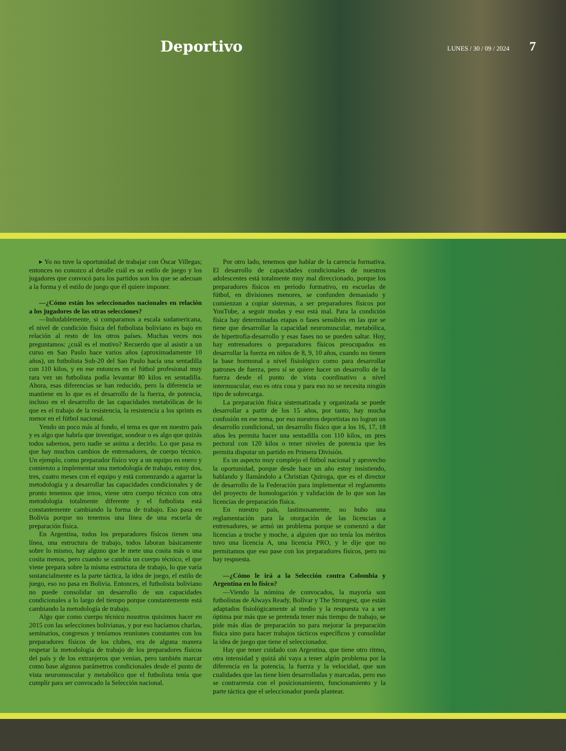Deportivo
LUNES / 30 / 09 / 2024 7
▸ Yo no tuve la oportunidad de trabajar con Óscar Villegas; entonces no conozco al detalle cuál es su estilo de juego y los jugadores que convocó para los partidos son los que se adecuan a la forma y el estilo de juego que él quiere imponer.
—¿Cómo están los seleccionados nacionales en relación a los jugadores de las otras selecciones?
—Indudablemente, si comparamos a escala sudamericana, el nivel de condición física del futbolista boliviano es bajo en relación al resto de los otros países. Muchas veces nos preguntamos: ¿cuál es el motivo? Recuerdo que al asistir a un curso en Sao Paulo hace varios años (aproximadamente 10 años), un futbolista Sub-20 del Sao Paulo hacía una sentadilla con 110 kilos, y en ese entonces en el fútbol profesional muy rara vez un futbolista podía levantar 80 kilos en sentadilla. Ahora, esas diferencias se han reducido, pero la diferencia se mantiene en lo que es el desarrollo de la fuerza, de potencia, incluso en el desarrollo de las capacidades metabólicas de lo que es el trabajo de la resistencia, la resistencia a los sprints es menor en el fútbol nacional.
Yendo un poco más al fondo, el tema es que en nuestro país y es algo que habría que investigar, sondear o es algo que quizás todos sabemos, pero nadie se anima a decirlo. Lo que pasa es que hay muchos cambios de entrenadores, de cuerpo técnico. Un ejemplo, como preparador físico voy a un equipo en enero y comienzo a implementar una metodología de trabajo, estoy dos, tres, cuatro meses con el equipo y está comenzando a agarrar la metodología y a desarrollar las capacidades condicionales y de pronto tenemos que irnos, viene otro cuerpo técnico con otra metodología totalmente diferente y el futbolista está constantemente cambiando la forma de trabajo. Eso pasa en Bolivia porque no tenemos una línea de una escuela de preparación física.
En Argentina, todos los preparadores físicos tienen una línea, una estructura de trabajo, todos laboran básicamente sobre lo mismo, hay alguno que le mete una cosita más o una cosita menos, pero cuando se cambia un cuerpo técnico, el que viene prepara sobre la misma estructura de trabajo, lo que varía sustancialmente es la parte táctica, la idea de juego, el estilo de juego, eso no pasa en Bolivia. Entonces, el futbolista boliviano no puede consolidar un desarrollo de sus capacidades condicionales a lo largo del tiempo porque constantemente está cambiando la metodología de trabajo.
Algo que como cuerpo técnico nosotros quisimos hacer en 2015 con las selecciones bolivianas, y por eso hacíamos charlas, seminarios, congresos y teníamos reuniones constantes con los preparadores físicos de los clubes, era de alguna manera respetar la metodología de trabajo de los preparadores físicos del país y de los extranjeros que venían, pero también marcar como base algunos parámetros condicionales desde el punto de vista neuromuscular y metabólico que el futbolista tenía que cumplir para ser convocado la Selección nacional.
Por otro lado, tenemos que hablar de la carencia formativa. El desarrollo de capacidades condicionales de nuestros adolescentes está totalmente muy mal direccionado, porque los preparadores físicos en periodo formativo, en escuelas de fútbol, en divisiones menores, se confunden demasiado y comienzan a copiar sistemas, a ser preparadores físicos por YouTube, a seguir modas y eso está mal. Para la condición física hay determinadas etapas o fases sensibles en las que se tiene que desarrollar la capacidad neuromuscular, metabólica, de hipertrofia-desarrollo y esas fases no se pueden saltar. Hoy, hay entrenadores o preparadores físicos preocupados en desarrollar la fuerza en niños de 8, 9, 10 años, cuando no tienen la base hormonal a nivel fisiológico como para desarrollar patrones de fuerza, pero sí se quiere hacer un desarrollo de la fuerza desde el punto de vista coordinativo a nivel intermuscular, eso es otra cosa y para eso no se necesita ningún tipo de sobrecarga.
La preparación física sistematizada y organizada se puede desarrollar a partir de los 15 años, por tanto, hay mucha confusión en ese tema, por eso nuestros deportistas no logran un desarrollo condicional, un desarrollo físico que a los 16, 17, 18 años les permita hacer una sentadilla con 110 kilos, un pres pectoral con 120 kilos o tener niveles de potencia que les permita disputar un partido en Primera División.
Es un aspecto muy complejo el fútbol nacional y aprovecho la oportunidad, porque desde hace un año estoy insistiendo, hablando y llamándolo a Christian Quiroga, que es el director de desarrollo de la Federación para implementar el reglamento del proyecto de homologación y validación de lo que son las licencias de preparación física.
En nuestro país, lastimosamente, no hubo una reglamentación para la otorgación de las licencias a entrenadores, se armó un problema porque se comenzó a dar licencias a troche y moche, a alguien que no tenía los méritos tuvo una licencia A, una licencia PRO, y le dije que no permitamos que eso pase con los preparadores físicos, pero no hay respuesta.
—¿Cómo le irá a la Selección contra Colombia y Argentina en lo físico?
—Viendo la nómina de convocados, la mayoría son futbolistas de Always Ready, Bolívar y The Strongest, que están adaptados fisiológicamente al medio y la respuesta va a ser óptima por más que se pretenda tener más tiempo de trabajo, se pide más días de preparación no para mejorar la preparación física sino para hacer trabajos tácticos específicos y consolidar la idea de juego que tiene el seleccionador.
Hay que tener cuidado con Argentina, que tiene otro ritmo, otra intensidad y quizá ahí vaya a tener algún problema por la diferencia en la potencia, la fuerza y la velocidad, que son cualidades que las tiene bien desarrolladas y marcadas, pero eso se contrarresta con el posicionamiento, funcionamiento y la parte táctica que el seleccionador pueda plantear.